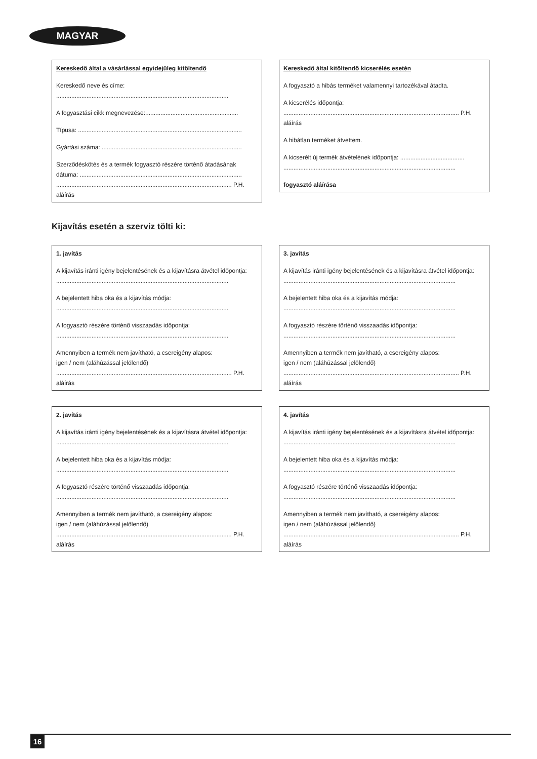MAGYAR
Kereskedő által a vásárlással egyidejűleg kitöltendő
Kereskedő neve és címe:
......................................................................................................
A fogyasztási cikk megnevezése:.......................................................
Típusa: .................................................................................................
Gyártási száma: ...................................................................................
Szerződéskötés és a termék fogyasztó részére történő átadásának dátuma: ................................................................................................
........................................................................................................ P.H.
aláírás
Kereskedő által kitöltendő kicserélés esetén
A fogyasztó a hibás terméket valamennyi tartozékával átadta.
A kicserélés időpontja:
........................................................................................................ P.H.
aláírás
A hibátlan terméket átvettem.
A kicserélt új termék átvételének időpontja: ......................................
......................................................................................................
fogyasztó aláírása
Kijavítás esetén a szerviz tölti ki:
1. javítás
A kijavítás iránti igény bejelentésének és a kijavításra átvétel időpontja:
......................................................................................................
A bejelentett hiba oka és a kijavítás módja:
......................................................................................................
A fogyasztó részére történő visszaadás időpontja:
......................................................................................................
Amennyiben a termék nem javítható, a csereigény alapos:
igen / nem (aláhúzással jelölendő)
........................................................................................................ P.H.
aláírás
3. javítás
A kijavítás iránti igény bejelentésének és a kijavításra átvétel időpontja:
......................................................................................................
A bejelentett hiba oka és a kijavítás módja:
......................................................................................................
A fogyasztó részére történő visszaadás időpontja:
......................................................................................................
Amennyiben a termék nem javítható, a csereigény alapos:
igen / nem (aláhúzással jelölendő)
........................................................................................................ P.H.
aláírás
2. javítás
A kijavítás iránti igény bejelentésének és a kijavításra átvétel időpontja:
......................................................................................................
A bejelentett hiba oka és a kijavítás módja:
......................................................................................................
A fogyasztó részére történő visszaadás időpontja:
......................................................................................................
Amennyiben a termék nem javítható, a csereigény alapos:
igen / nem (aláhúzással jelölendő)
........................................................................................................ P.H.
aláírás
4. javítás
A kijavítás iránti igény bejelentésének és a kijavításra átvétel időpontja:
......................................................................................................
A bejelentett hiba oka és a kijavítás módja:
......................................................................................................
A fogyasztó részére történő visszaadás időpontja:
......................................................................................................
Amennyiben a termék nem javítható, a csereigény alapos:
igen / nem (aláhúzással jelölendő)
........................................................................................................ P.H.
aláírás
16